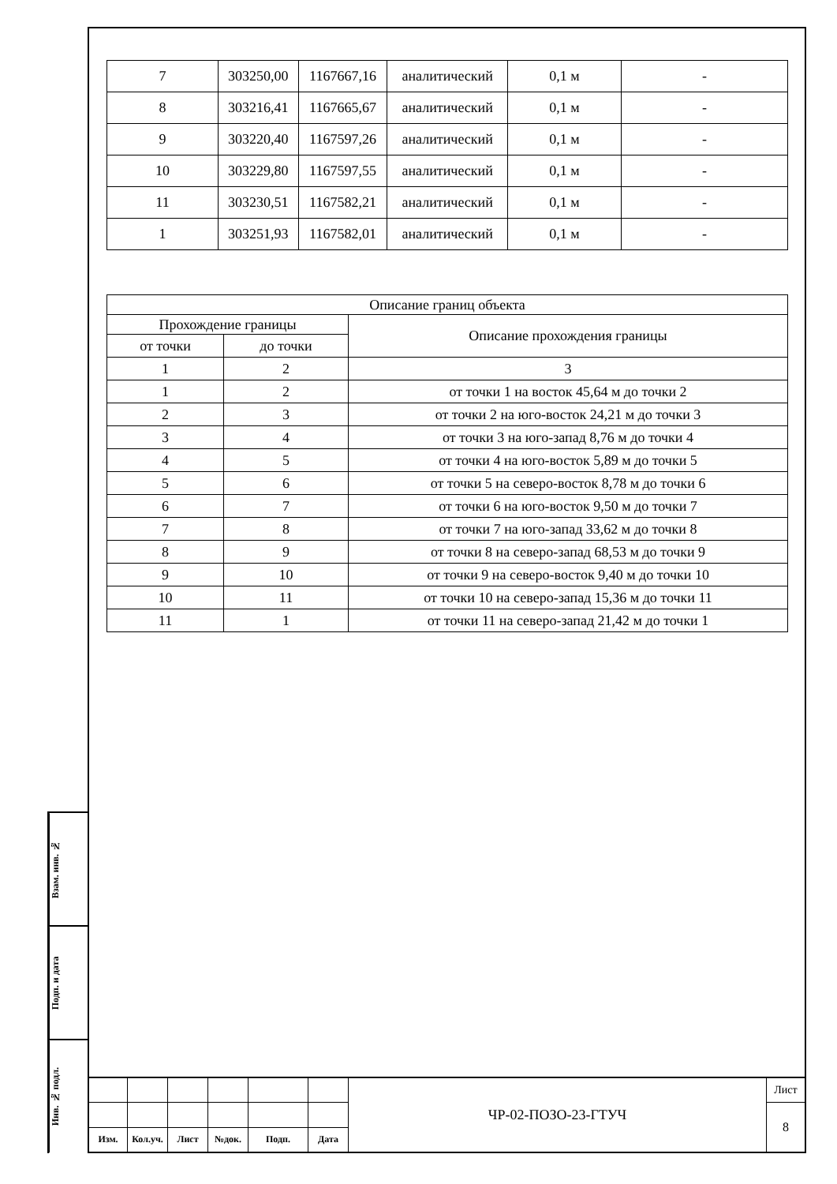| 7 | 303250,00 | 1167667,16 | аналитический | 0,1 м | - |
| 8 | 303216,41 | 1167665,67 | аналитический | 0,1 м | - |
| 9 | 303220,40 | 1167597,26 | аналитический | 0,1 м | - |
| 10 | 303229,80 | 1167597,55 | аналитический | 0,1 м | - |
| 11 | 303230,51 | 1167582,21 | аналитический | 0,1 м | - |
| 1 | 303251,93 | 1167582,01 | аналитический | 0,1 м | - |
| Описание границ объекта | | |
| --- | --- | --- |
| Прохождение границы | | Описание прохождения границы |
| от точки | до точки | |
| 1 | 2 | 3 |
| 1 | 2 | от точки 1 на восток 45,64 м до точки 2 |
| 2 | 3 | от точки 2 на юго-восток 24,21 м до точки 3 |
| 3 | 4 | от точки 3 на юго-запад 8,76 м до точки 4 |
| 4 | 5 | от точки 4 на юго-восток 5,89 м до точки 5 |
| 5 | 6 | от точки 5 на северо-восток 8,78 м до точки 6 |
| 6 | 7 | от точки 6 на юго-восток 9,50 м до точки 7 |
| 7 | 8 | от точки 7 на юго-запад 33,62 м до точки 8 |
| 8 | 9 | от точки 8 на северо-запад 68,53 м до точки 9 |
| 9 | 10 | от точки 9 на северо-восток 9,40 м до точки 10 |
| 10 | 11 | от точки 10 на северо-запад 15,36 м до точки 11 |
| 11 | 1 | от точки 11 на северо-запад 21,42 м до точки 1 |
Взам. инв. №
Подп. и дата
Инв. № подл.
| | | | | | | ЧР-02-ПОЗО-23-ГТУЧ | Лист |
| | | | | | | | 8 |
| Изм. | Кол.уч. | Лист | №док. | Подп. | Дата | | |